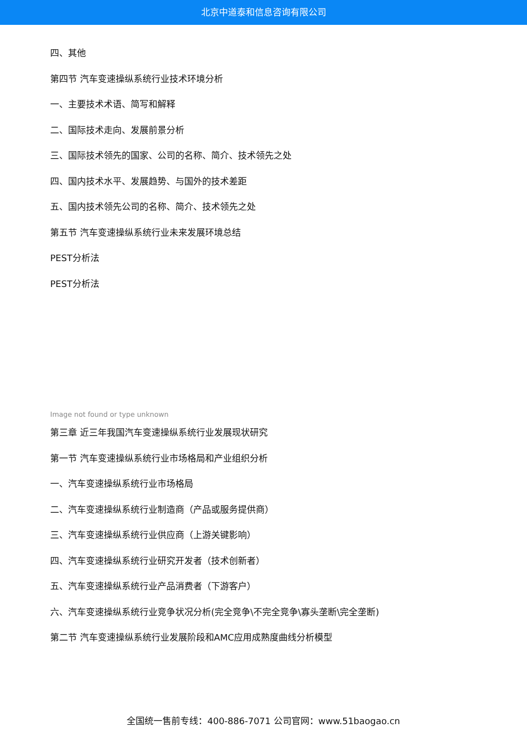北京中道泰和信息咨询有限公司
四、其他
第四节 汽车变速操纵系统行业技术环境分析
一、主要技术术语、简写和解释
二、国际技术走向、发展前景分析
三、国际技术领先的国家、公司的名称、简介、技术领先之处
四、国内技术水平、发展趋势、与国外的技术差距
五、国内技术领先公司的名称、简介、技术领先之处
第五节 汽车变速操纵系统行业未来发展环境总结
PEST分析法
PEST分析法
Image not found or type unknown
第三章 近三年我国汽车变速操纵系统行业发展现状研究
第一节 汽车变速操纵系统行业市场格局和产业组织分析
一、汽车变速操纵系统行业市场格局
二、汽车变速操纵系统行业制造商（产品或服务提供商）
三、汽车变速操纵系统行业供应商（上游关键影响）
四、汽车变速操纵系统行业研究开发者（技术创新者）
五、汽车变速操纵系统行业产品消费者（下游客户）
六、汽车变速操纵系统行业竞争状况分析(完全竞争\不完全竞争\寡头垄断\完全垄断)
第二节 汽车变速操纵系统行业发展阶段和AMC应用成熟度曲线分析模型
全国统一售前专线：400-886-7071 公司官网：www.51baogao.cn